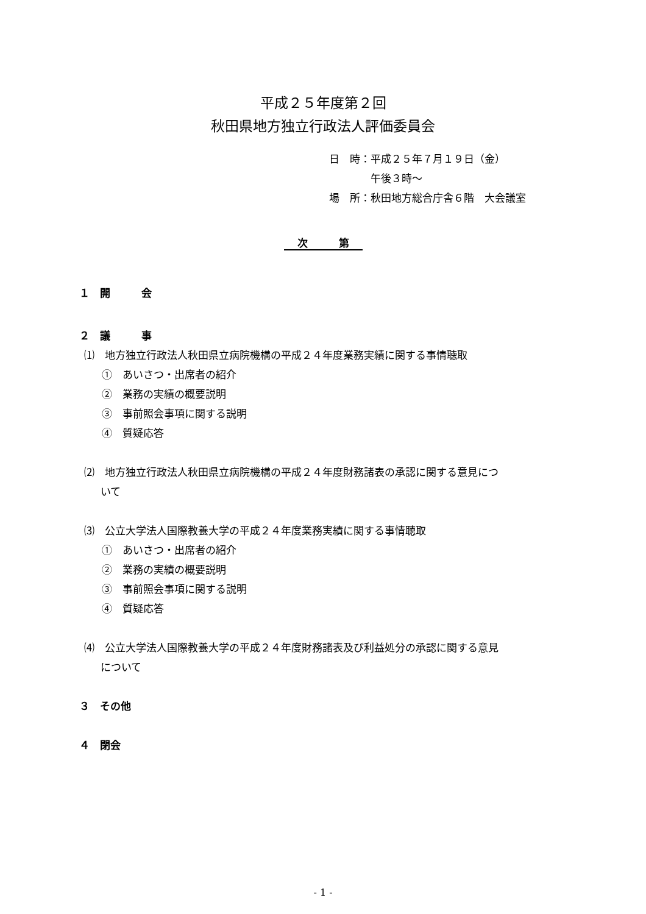平成２５年度第２回
秋田県地方独立行政法人評価委員会
日　時：平成２５年７月１９日（金）
　　　　午後３時～
場　所：秋田地方総合庁舎６階　大会議室
次　　　第
１　開　　　会
２　議　　　事
⑴　地方独立行政法人秋田県立病院機構の平成２４年度業務実績に関する事情聴取
①　あいさつ・出席者の紹介
②　業務の実績の概要説明
③　事前照会事項に関する説明
④　質疑応答
⑵　地方独立行政法人秋田県立病院機構の平成２４年度財務諸表の承認に関する意見につ
いて
⑶　公立大学法人国際教養大学の平成２４年度業務実績に関する事情聴取
①　あいさつ・出席者の紹介
②　業務の実績の概要説明
③　事前照会事項に関する説明
④　質疑応答
⑷　公立大学法人国際教養大学の平成２４年度財務諸表及び利益処分の承認に関する意見
について
３　その他
４　閉会
- 1 -